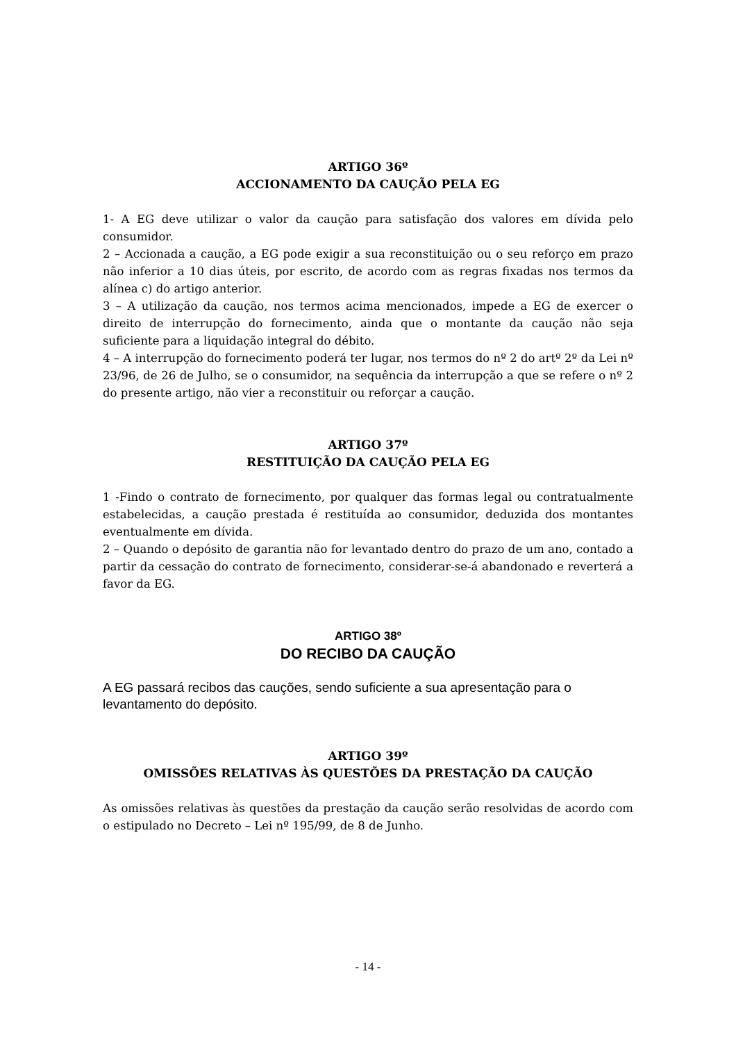ARTIGO 36º
ACCIONAMENTO DA CAUÇÃO PELA EG
1- A EG deve utilizar o valor da caução para satisfação dos valores em dívida pelo consumidor.
2 – Accionada a caução, a EG pode exigir a sua reconstituição ou o seu reforço em prazo não inferior a 10 dias úteis, por escrito, de acordo com as regras fixadas nos termos da alínea c) do artigo anterior.
3 – A utilização da caução, nos termos acima mencionados, impede a EG de exercer o direito de interrupção do fornecimento, ainda que o montante da caução não seja suficiente para a liquidação integral do débito.
4 – A interrupção do fornecimento poderá ter lugar, nos termos do nº 2 do artº 2º da Lei nº 23/96, de 26 de Julho, se o consumidor, na sequência da interrupção a que se refere o nº 2 do presente artigo, não vier a reconstituir ou reforçar a caução.
ARTIGO 37º
RESTITUIÇÃO DA CAUÇÃO PELA EG
1 -Findo o contrato de fornecimento, por qualquer das formas legal ou contratualmente estabelecidas, a caução prestada é restituída ao consumidor, deduzida dos montantes eventualmente em dívida.
2 – Quando o depósito de garantia não for levantado dentro do prazo de um ano, contado a partir da cessação do contrato de fornecimento, considerar-se-á abandonado e reverterá a favor da EG.
ARTIGO 38º
DO RECIBO DA CAUÇÃO
A EG passará recibos das cauções, sendo suficiente a sua apresentação para o levantamento do depósito.
ARTIGO 39º
OMISSÕES RELATIVAS ÀS QUESTÕES DA PRESTAÇÃO DA CAUÇÃO
As omissões relativas às questões da prestação da caução serão resolvidas de acordo com o estipulado no Decreto – Lei nº 195/99, de 8 de Junho.
- 14 -